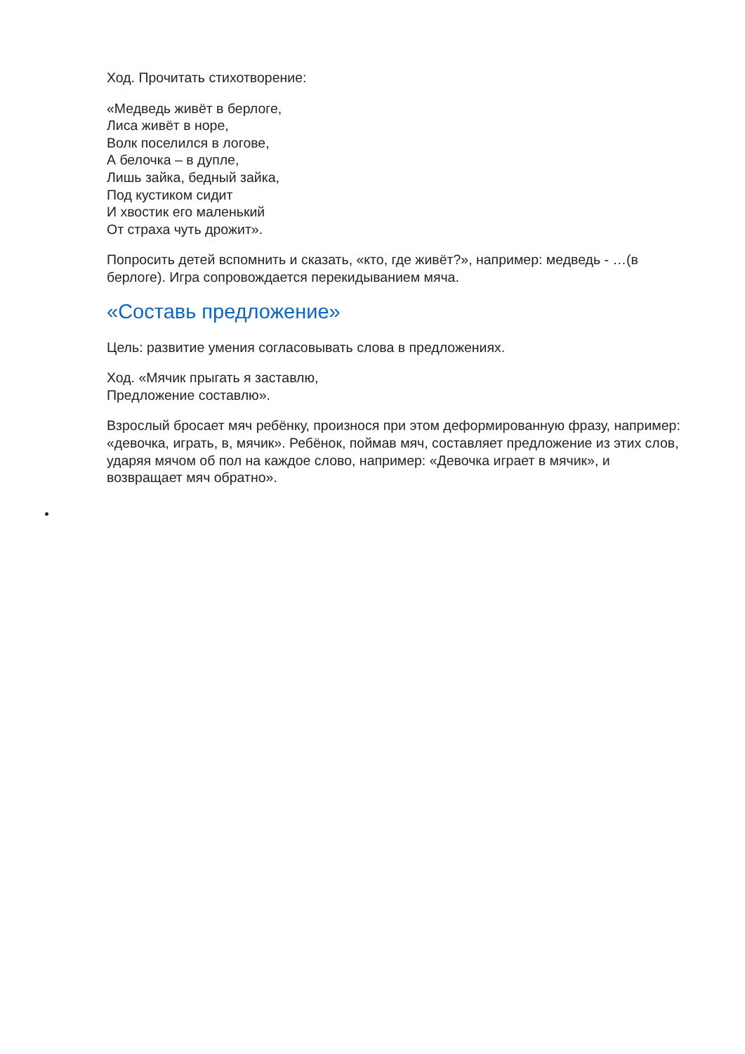Ход. Прочитать стихотворение:
«Медведь живёт в берлоге,
Лиса живёт в норе,
Волк поселился в логове,
А белочка – в дупле,
Лишь зайка, бедный зайка,
Под кустиком сидит
И хвостик его маленький
От страха чуть дрожит».
Попросить детей вспомнить и сказать, «кто, где живёт?», например: медведь - …(в берлоге). Игра сопровождается перекидыванием мяча.
«Составь предложение»
Цель: развитие умения согласовывать слова в предложениях.
Ход. «Мячик прыгать я заставлю,
Предложение составлю».
Взрослый бросает мяч ребёнку, произнося при этом деформированную фразу, например: «девочка, играть, в, мячик». Ребёнок, поймав мяч, составляет предложение из этих слов, ударяя мячом об пол на каждое слово, например: «Девочка играет в мячик», и возвращает мяч обратно».